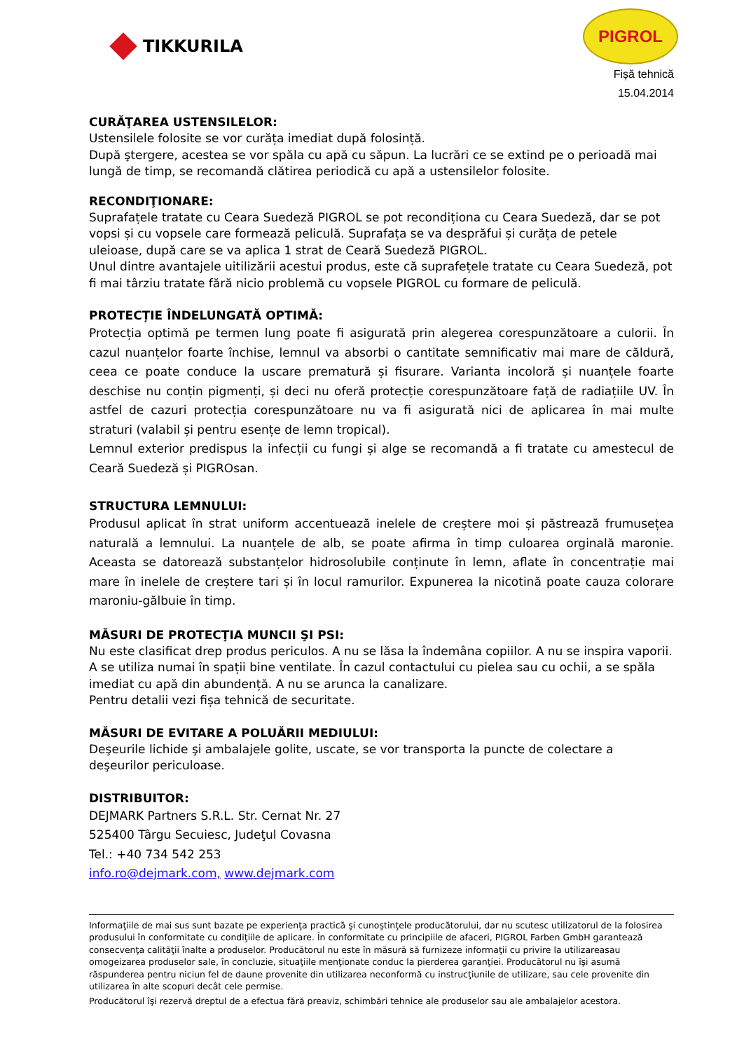TIKKURILA
PIGROL
Fișă tehnică
15.04.2014
CURĂŢAREA USTENSILELOR:
Ustensilele folosite se vor curăța imediat după folosință.
După ştergere, acestea se vor spăla cu apă cu săpun. La lucrări ce se extind pe o perioadă mai lungă de timp, se recomandă clătirea periodică cu apă a ustensilelor folosite.
RECONDIŢIONARE:
Suprafațele tratate cu Ceara Suedeză PIGROL se pot recondiționa cu Ceara Suedeză, dar se pot vopsi și cu vopsele care formează peliculă. Suprafața se va desprăfui și curăța de petele uleioase, după care se va aplica 1 strat de Ceară Suedeză PIGROL.
Unul dintre avantajele uitilizării acestui produs, este că suprafețele tratate cu Ceara Suedeză, pot fi mai târziu tratate fără nicio problemă cu vopsele PIGROL cu formare de peliculă.
PROTECȚIE ÎNDELUNGATĂ OPTIMĂ:
Protecția optimă pe termen lung poate fi asigurată prin alegerea corespunzătoare a culorii. În cazul nuanțelor foarte închise, lemnul va absorbi o cantitate semnificativ mai mare de căldură, ceea ce poate conduce la uscare prematură și fisurare. Varianta incoloră și nuanțele foarte deschise nu conțin pigmenți, și deci nu oferă protecție corespunzătoare față de radiațiile UV. În astfel de cazuri protecția corespunzătoare nu va fi asigurată nici de aplicarea în mai multe straturi (valabil și pentru esențe de lemn tropical).
Lemnul exterior predispus la infecții cu fungi și alge se recomandă a fi tratate cu amestecul de Ceară Suedeză și PIGROsan.
STRUCTURA LEMNULUI:
Produsul aplicat în strat uniform accentuează inelele de creștere moi și păstrează frumusețea naturală a lemnului. La nuanțele de alb, se poate afirma în timp culoarea orginală maronie. Aceasta se datorează substanțelor hidrosolubile conținute în lemn, aflate în concentrație mai mare în inelele de creștere tari și în locul ramurilor. Expunerea la nicotină poate cauza colorare maroniu-gălbuie în timp.
MĂSURI DE PROTECŢIA MUNCII ŞI PSI:
Nu este clasificat drep produs periculos. A nu se lăsa la îndemâna copiilor. A nu se inspira vaporii. A se utiliza numai în spații bine ventilate. În cazul contactului cu pielea sau cu ochii, a se spăla imediat cu apă din abundență. A nu se arunca la canalizare.
Pentru detalii vezi fișa tehnică de securitate.
MĂSURI DE EVITARE A POLUĂRII MEDIULUI:
Deşeurile lichide şi ambalajele golite, uscate, se vor transporta la puncte de colectare a deşeurilor periculoase.
DISTRIBUITOR:
DEJMARK Partners S.R.L. Str. Cernat Nr. 27
525400 Târgu Secuiesc, Judeţul Covasna
Tel.: +40 734 542 253
info.ro@dejmark.com, www.dejmark.com
Informaţiile de mai sus sunt bazate pe experienţa practică şi cunoştinţele producătorului, dar nu scutesc utilizatorul de la folosirea produsului în conformitate cu condiţiile de aplicare. În conformitate cu principiile de afaceri, PIGROL Farben GmbH garantează consecvenţa calităţii înalte a produselor. Producătorul nu este în măsură să furnizeze informaţii cu privire la utilizareasau omogeizarea produselor sale, în concluzie, situaţiile menţionate conduc la pierderea garanţiei. Producătorul nu îşi asumă răspunderea pentru niciun fel de daune provenite din utilizarea neconformă cu instrucţiunile de utilizare, sau cele provenite din utilizarea în alte scopuri decât cele permise.
Producătorul îşi rezervă dreptul de a efectua fără preaviz, schimbări tehnice ale produselor sau ale ambalajelor acestora.